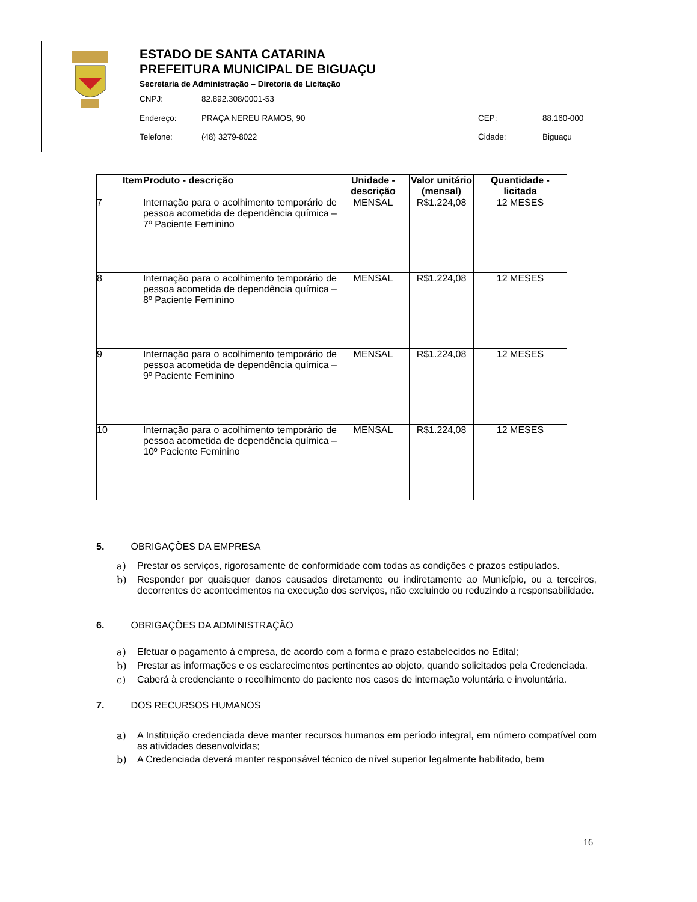ESTADO DE SANTA CATARINA
PREFEITURA MUNICIPAL DE BIGUAÇU
Secretaria de Administração – Diretoria de Licitação
CNPJ: 82.892.308/0001-53
Endereço: PRAÇA NEREU RAMOS, 90 CEP: 88.160-000
Telefone: (48) 3279-8022 Cidade: Biguaçu
| Item | Produto - descrição | Unidade - descrição | Valor unitário (mensal) | Quantidade - licitada |
| --- | --- | --- | --- | --- |
| 7 | Internação para o acolhimento temporário de pessoa acometida de dependência química – 7º Paciente Feminino | MENSAL | R$1.224,08 | 12 MESES |
| 8 | Internação para o acolhimento temporário de pessoa acometida de dependência química – 8º Paciente Feminino | MENSAL | R$1.224,08 | 12 MESES |
| 9 | Internação para o acolhimento temporário de pessoa acometida de dependência química – 9º Paciente Feminino | MENSAL | R$1.224,08 | 12 MESES |
| 10 | Internação para o acolhimento temporário de pessoa acometida de dependência química – 10º Paciente Feminino | MENSAL | R$1.224,08 | 12 MESES |
5. OBRIGAÇÕES DA EMPRESA
a) Prestar os serviços, rigorosamente de conformidade com todas as condições e prazos estipulados.
b) Responder por quaisquer danos causados diretamente ou indiretamente ao Município, ou a terceiros, decorrentes de acontecimentos na execução dos serviços, não excluindo ou reduzindo a responsabilidade.
6. OBRIGAÇÕES DA ADMINISTRAÇÃO
a) Efetuar o pagamento á empresa, de acordo com a forma e prazo estabelecidos no Edital;
b) Prestar as informações e os esclarecimentos pertinentes ao objeto, quando solicitados pela Credenciada.
c) Caberá à credenciante o recolhimento do paciente nos casos de internação voluntária e involuntária.
7. DOS RECURSOS HUMANOS
a) A Instituição credenciada deve manter recursos humanos em período integral, em número compatível com as atividades desenvolvidas;
b) A Credenciada deverá manter responsável técnico de nível superior legalmente habilitado, bem
16